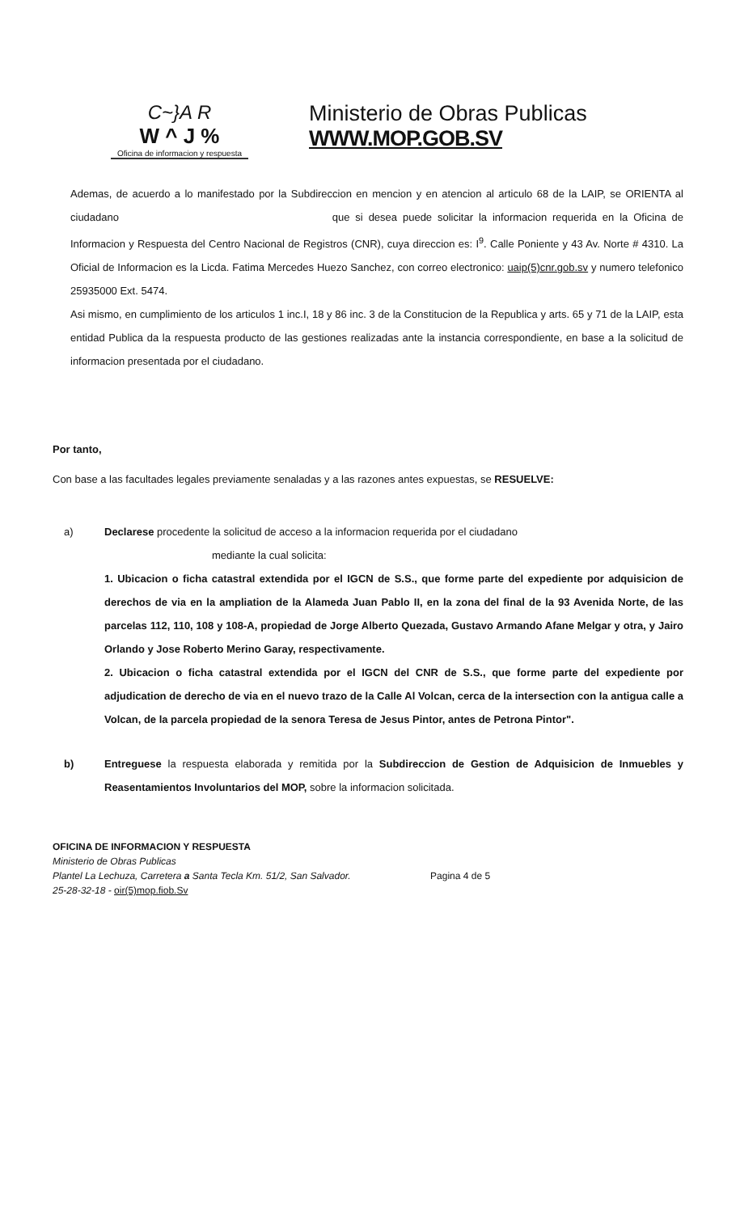C~}A R
W ^ J %
Oficina de informacion y respuesta
Ministerio de Obras Publicas
WWW.MOP.GOB.SV
Ademas, de acuerdo a lo manifestado por la Subdireccion en mencion y en atencion al articulo 68 de la LAIP, se ORIENTA al ciudadano que si desea puede solicitar la informacion requerida en la Oficina de Informacion y Respuesta del Centro Nacional de Registros (CNR), cuya direccion es: I<sup>9</sup>. Calle Poniente y 43 Av. Norte # 4310. La Oficial de Informacion es la Licda. Fatima Mercedes Huezo Sanchez, con correo electronico: uaip(5)cnr.gob.sv y numero telefonico 25935000 Ext. 5474.
Asi mismo, en cumplimiento de los articulos 1 inc.I, 18 y 86 inc. 3 de la Constitucion de la Republica y arts. 65 y 71 de la LAIP, esta entidad Publica da la respuesta producto de las gestiones realizadas ante la instancia correspondiente, en base a la solicitud de informacion presentada por el ciudadano.
Por tanto,
Con base a las facultades legales previamente senaladas y a las razones antes expuestas, se RESUELVE:
a)
Declarese procedente la solicitud de acceso a la informacion requerida por el ciudadano
mediante la cual solicita:
1. Ubicacion o ficha catastral extendida por el IGCN de S.S., que forme parte del expediente por adquisicion de derechos de via en la ampliation de la Alameda Juan Pablo II, en la zona del final de la 93 Avenida Norte, de las parcelas 112, 110, 108 y 108-A, propiedad de Jorge Alberto Quezada, Gustavo Armando Afane Melgar y otra, y Jairo Orlando y Jose Roberto Merino Garay, respectivamente.
2. Ubicacion o ficha catastral extendida por el IGCN del CNR de S.S., que forme parte del expediente por adjudication de derecho de via en el nuevo trazo de la Calle Al Volcan, cerca de la intersection con la antigua calle a Volcan, de la parcela propiedad de la senora Teresa de Jesus Pintor, antes de Petrona Pintor".
b)
Entreguese la respuesta elaborada y remitida por la Subdireccion de Gestion de Adquisicion de Inmuebles y Reasentamientos Involuntarios del MOP, sobre la informacion solicitada.
OFICINA DE INFORMACION Y RESPUESTA
Ministerio de Obras Publicas
Plantel La Lechuza, Carretera a Santa Tecla Km. 51/2, San Salvador. Pagina 4 de 5
25-28-32-18 - oir(5)mop.fiob.Sv